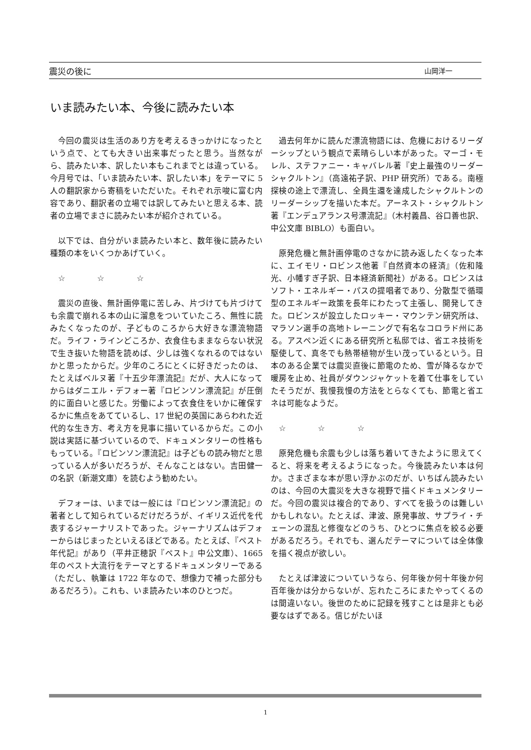震災の後に 山岡洋一
いま読みたい本、今後に読みたい本
今回の震災は生活のあり方を考えるきっかけになったという点で、とても大きい出来事だったと思う。当然ながら、読みたい本、訳したい本もこれまでとは違っている。今月号では、「いま読みたい本、訳したい本」をテーマに 5 人の翻訳家から寄稿をいただいた。それぞれ示唆に富む内容であり、翻訳者の立場では訳してみたいと思える本、読者の立場でまさに読みたい本が紹介されている。
以下では、自分がいま読みたい本と、数年後に読みたい種類の本をいくつかあげていく。
☆ ☆ ☆
震災の直後、無計画停電に苦しみ、片づけても片づけても余震で崩れる本の山に溜息をついていたころ、無性に読みたくなったのが、子どものころから大好きな漂流物語だ。ライフ・ラインどころか、衣食住もままならない状況で生き抜いた物語を読めば、少しは強くなれるのではないかと思ったからだ。少年のころにとくに好きだったのは、たとえばベルヌ著『十五少年漂流記』だが、大人になってからはダニエル・デフォー著『ロビンソン漂流記』が圧倒的に面白いと感じた。労働によって衣食住をいかに確保するかに焦点をあてているし、17 世紀の英国にあらわれた近代的な生き方、考え方を見事に描いているからだ。この小説は実話に基づいているので、ドキュメンタリーの性格ももっている。『ロビンソン漂流記』は子どもの読み物だと思っている人が多いだろうが、そんなことはない。吉田健一の名訳（新潮文庫）を読むよう勧めたい。
デフォーは、いまでは一般には『ロビンソン漂流記』の著者として知られているだけだろうが、イギリス近代を代表するジャーナリストであった。ジャーナリズムはデフォーからはじまったといえるほどである。たとえば、『ペスト年代記』があり（平井正穂訳『ペスト』中公文庫）、1665 年のペスト大流行をテーマとするドキュメンタリーである（ただし、執筆は 1722 年なので、想像力で補った部分もあるだろう）。これも、いま読みたい本のひとつだ。
過去何年かに読んだ漂流物語には、危機におけるリーダーシップという観点で素晴らしい本があった。マーゴ・モレル、ステファニー・キャバレル著『史上最強のリーダー　シャクルトン』（高遠祐子訳、PHP 研究所）である。南極探検の途上で漂流し、全員生還を達成したシャクルトンのリーダーシップを描いた本だ。アーネスト・シャクルトン著『エンデュアランス号漂流記』（木村義昌、谷口善也訳、中公文庫 BIBLO）も面白い。
原発危機と無計画停電のさなかに読み返したくなった本に、エイモリ・ロビンス他著『自然資本の経済』（佐和隆光、小幡すぎ子訳、日本経済新聞社）がある。ロビンスはソフト・エネルギー・パスの提唱者であり、分散型で循環型のエネルギー政策を長年にわたって主張し、開発してきた。ロビンスが設立したロッキー・マウンテン研究所は、マラソン選手の高地トレーニングで有名なコロラド州にある。アスペン近くにある研究所と私邸では、省エネ技術を駆使して、真冬でも熱帯植物が生い茂っているという。日本のある企業では震災直後に節電のため、雪が降るなかで暖房を止め、社員がダウンジャケットを着て仕事をしていたそうだが、我慢我慢の方法をとらなくても、節電と省エネは可能なようだ。
☆ ☆ ☆
原発危機も余震も少しは落ち着いてきたように思えてくると、将来を考えるようになった。今後読みたい本は何か。さまざまな本が思い浮かぶのだが、いちばん読みたいのは、今回の大震災を大きな視野で描くドキュメンタリーだ。今回の震災は複合的であり、すべてを扱うのは難しいかもしれない。たとえば、津波、原発事故、サプライ・チェーンの混乱と修復などのうち、ひとつに焦点を絞る必要があるだろう。それでも、選んだテーマについては全体像を描く視点が欲しい。
たとえば津波についていうなら、何年後か何十年後か何百年後かは分からないが、忘れたころにまたやってくるのは間違いない。後世のために記録を残すことは是非とも必要なはずである。信じがたいほ
1